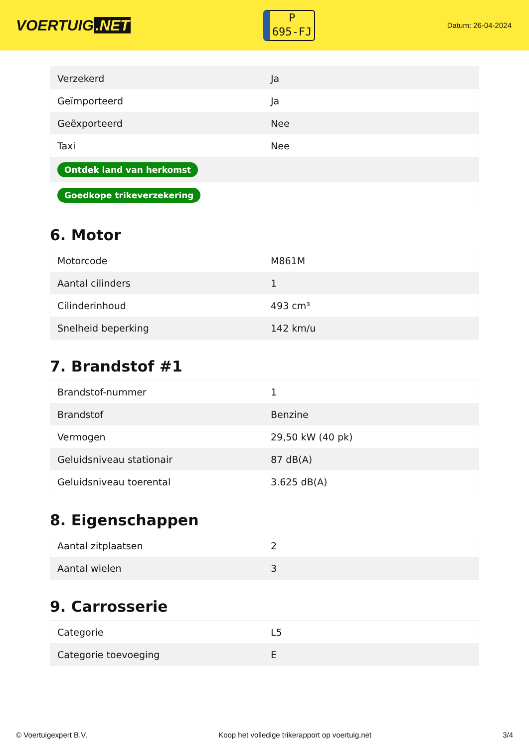VOERTUIG.NET
P
695-FJ
Datum: 26-04-2024
| Verzekerd | Ja |
| Geïmporteerd | Ja |
| Geëxporteerd | Nee |
| Taxi | Nee |
| Ontdek land van herkomst | |
| Goedkope trikeverzekering | |
6. Motor
| Motorcode | M861M |
| Aantal cilinders | 1 |
| Cilinderinhoud | 493 cm³ |
| Snelheid beperking | 142 km/u |
7. Brandstof #1
| Brandstof-nummer | 1 |
| Brandstof | Benzine |
| Vermogen | 29,50 kW (40 pk) |
| Geluidsniveau stationair | 87 dB(A) |
| Geluidsniveau toerental | 3.625 dB(A) |
8. Eigenschappen
| Aantal zitplaatsen | 2 |
| Aantal wielen | 3 |
9. Carrosserie
| Categorie | L5 |
| Categorie toevoeging | E |
© Voertuigexpert B.V. Koop het volledige trikerapport op voertuig.net 3/4